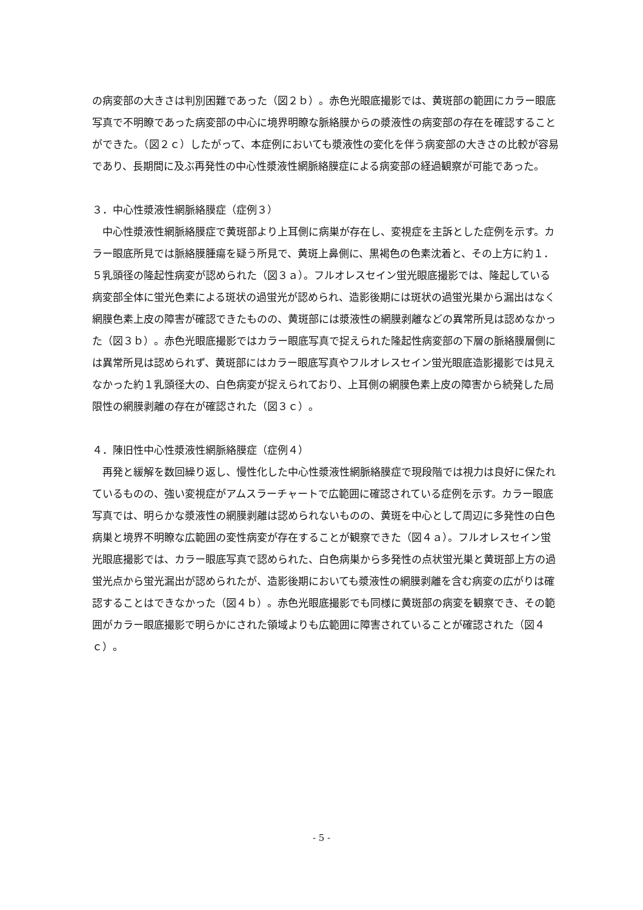の病変部の大きさは判別困難であった（図２ｂ）。赤色光眼底撮影では、黄斑部の範囲にカラー眼底写真で不明瞭であった病変部の中心に境界明瞭な脈絡膜からの漿液性の病変部の存在を確認することができた。（図２ｃ）したがって、本症例においても漿液性の変化を伴う病変部の大きさの比較が容易であり、長期間に及ぶ再発性の中心性漿液性網脈絡膜症による病変部の経過観察が可能であった。
３．中心性漿液性網脈絡膜症（症例３）
　中心性漿液性網脈絡膜症で黄斑部より上耳側に病巣が存在し、変視症を主訴とした症例を示す。カラー眼底所見では脈絡膜腫瘍を疑う所見で、黄斑上鼻側に、黒褐色の色素沈着と、その上方に約１．５乳頭径の隆起性病変が認められた（図３ａ）。フルオレスセイン蛍光眼底撮影では、隆起している病変部全体に蛍光色素による斑状の過蛍光が認められ、造影後期には斑状の過蛍光巣から漏出はなく網膜色素上皮の障害が確認できたものの、黄斑部には漿液性の網膜剥離などの異常所見は認めなかった（図３ｂ）。赤色光眼底撮影ではカラー眼底写真で捉えられた隆起性病変部の下層の脈絡膜層側には異常所見は認められず、黄斑部にはカラー眼底写真やフルオレスセイン蛍光眼底造影撮影では見えなかった約１乳頭径大の、白色病変が捉えられており、上耳側の網膜色素上皮の障害から続発した局限性の網膜剥離の存在が確認された（図３ｃ）。
４．陳旧性中心性漿液性網脈絡膜症（症例４）
　再発と緩解を数回繰り返し、慢性化した中心性漿液性網脈絡膜症で現段階では視力は良好に保たれているものの、強い変視症がアムスラーチャートで広範囲に確認されている症例を示す。カラー眼底写真では、明らかな漿液性の網膜剥離は認められないものの、黄斑を中心として周辺に多発性の白色病巣と境界不明瞭な広範囲の変性病変が存在することが観察できた（図４ａ）。フルオレスセイン蛍光眼底撮影では、カラー眼底写真で認められた、白色病巣から多発性の点状蛍光巣と黄斑部上方の過蛍光点から蛍光漏出が認められたが、造影後期においても漿液性の網膜剥離を含む病変の広がりは確認することはできなかった（図４ｂ）。赤色光眼底撮影でも同様に黄斑部の病変を観察でき、その範囲がカラー眼底撮影で明らかにされた領域よりも広範囲に障害されていることが確認された（図４ｃ）。
- 5 -